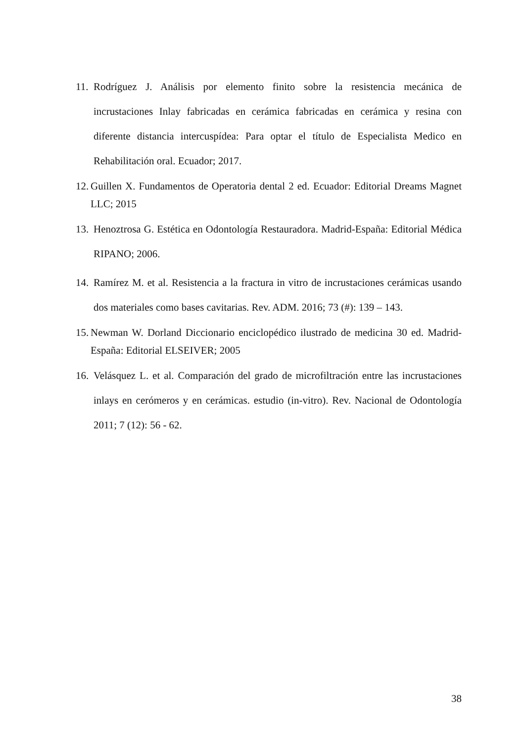11. Rodríguez J. Análisis por elemento finito sobre la resistencia mecánica de incrustaciones Inlay fabricadas en cerámica fabricadas en cerámica y resina con diferente distancia intercuspídea: Para optar el título de Especialista Medico en Rehabilitación oral. Ecuador; 2017.
12. Guillen X. Fundamentos de Operatoria dental 2 ed. Ecuador: Editorial Dreams Magnet LLC; 2015
13. Henoztrosa G. Estética en Odontología Restauradora. Madrid-España: Editorial Médica RIPANO; 2006.
14. Ramírez M. et al. Resistencia a la fractura in vitro de incrustaciones cerámicas usando dos materiales como bases cavitarias. Rev. ADM. 2016; 73 (#): 139 – 143.
15. Newman W. Dorland Diccionario enciclopédico ilustrado de medicina 30 ed. Madrid-España: Editorial ELSEIVER; 2005
16. Velásquez L. et al. Comparación del grado de microfiltración entre las incrustaciones inlays en cerómeros y en cerámicas. estudio (in-vitro). Rev. Nacional de Odontología 2011; 7 (12): 56 - 62.
38